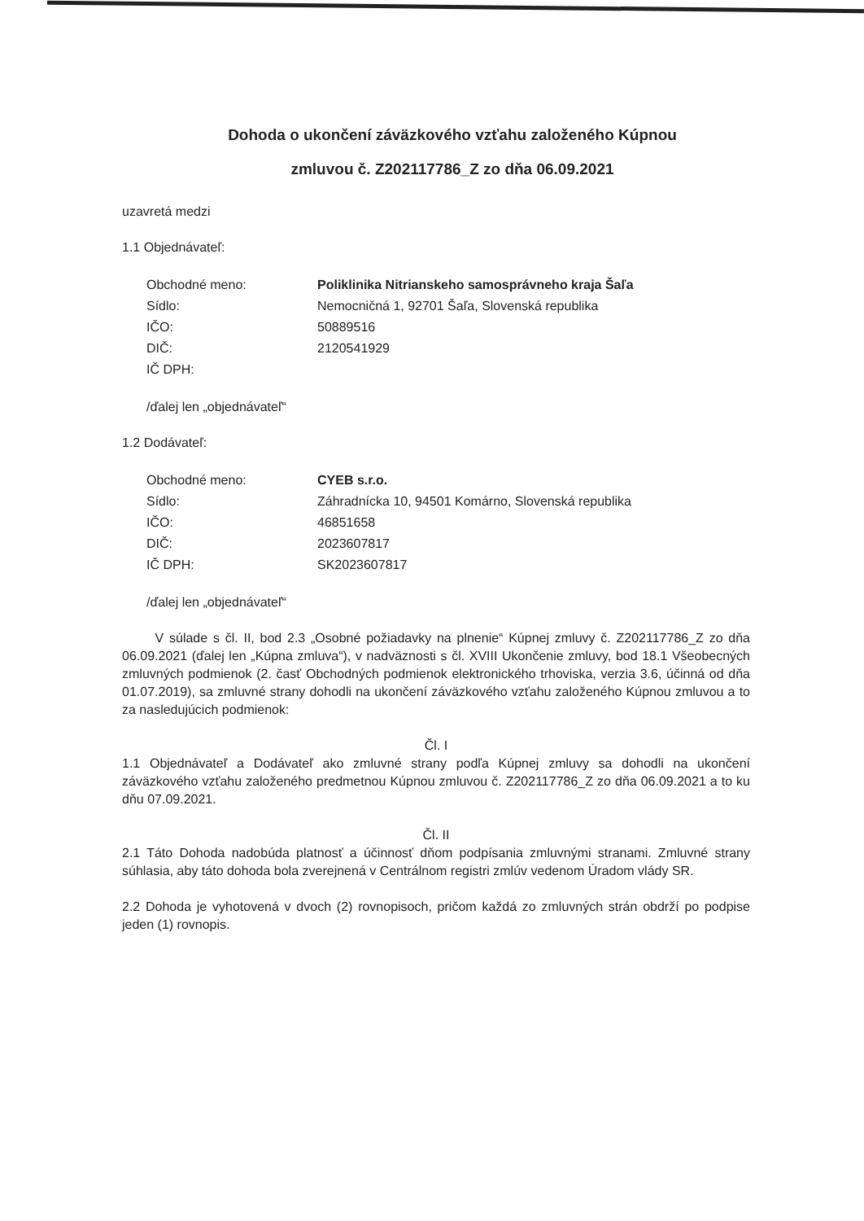Dohoda o ukončení záväzkového vzťahu založeného Kúpnou
zmluvou č. Z202117786_Z zo dňa 06.09.2021
uzavretá medzi
1.1 Objednávateľ:
Obchodné meno: Poliklinika Nitrianskeho samosprávneho kraja Šaľa Sídlo: Nemocničná 1, 92701 Šaľa, Slovenská republika IČO: 50889516 DIČ: 2120541929 IČ DPH:
/ďalej len „objednávateľ“
1.2 Dodávateľ:
Obchodné meno: CYEB s.r.o. Sídlo: Záhradnícka 10, 94501 Komárno, Slovenská republika IČO: 46851658 DIČ: 2023607817 IČ DPH: SK2023607817
/ďalej len „objednávateľ“
V súlade s čl. II, bod 2.3 „Osobné požiadavky na plnenie“ Kúpnej zmluvy č. Z202117786_Z zo dňa 06.09.2021 (ďalej len „Kúpna zmluva“), v nadväznosti s čl. XVIII Ukončenie zmluvy, bod 18.1 Všeobecných zmluvných podmienok (2. časť Obchodných podmienok elektronického trhoviska, verzia 3.6, účinná od dňa 01.07.2019), sa zmluvné strany dohodli na ukončení záväzkového vzťahu založeného Kúpnou zmluvou a to za nasledujúcich podmienok:
Čl. I
1.1 Objednávateľ a Dodávateľ ako zmluvné strany podľa Kúpnej zmluvy sa dohodli na ukončení záväzkového vzťahu založeného predmetnou Kúpnou zmluvou č. Z202117786_Z zo dňa 06.09.2021 a to ku dňu 07.09.2021.
Čl. II
2.1 Táto Dohoda nadobúda platnosť a účinnosť dňom podpísania zmluvnými stranami. Zmluvné strany súhlasia, aby táto dohoda bola zverejnená v Centrálnom registri zmlúv vedenom Úradom vlády SR.
2.2 Dohoda je vyhotovená v dvoch (2) rovnopisoch, pričom každá zo zmluvných strán obdrží po podpise jeden (1) rovnopis.